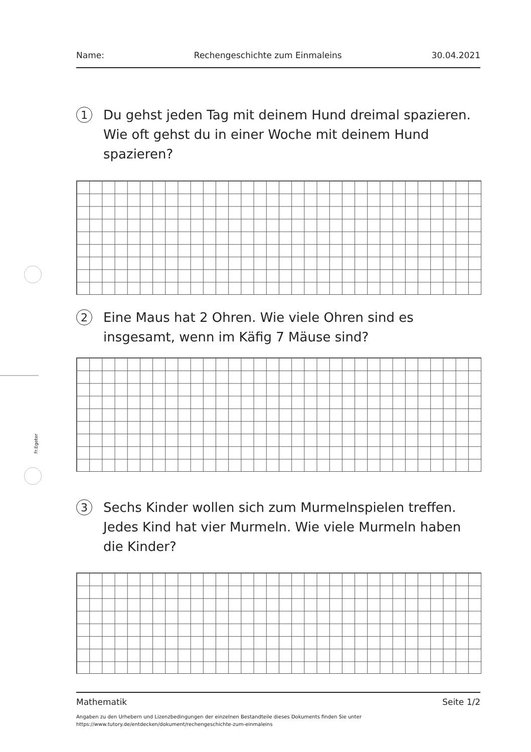Fr.Egeter
Name: Rechengeschichte zum Einmaleins 30.04.2021
1
Du gehst jeden Tag mit deinem Hund dreimal spazieren. Wie oft gehst du in einer Woche mit deinem Hund spazieren?
2
Eine Maus hat 2 Ohren. Wie viele Ohren sind es insgesamt, wenn im Käfig 7 Mäuse sind?
3
Sechs Kinder wollen sich zum Murmelnspielen treffen. Jedes Kind hat vier Murmeln. Wie viele Murmeln haben die Kinder?
Mathematik Seite 1/2
Angaben zu den Urhebern und Lizenzbedingungen der einzelnen Bestandteile dieses Dokuments finden Sie unter
https://www.tutory.de/entdecken/dokument/rechengeschichte-zum-einmaleins